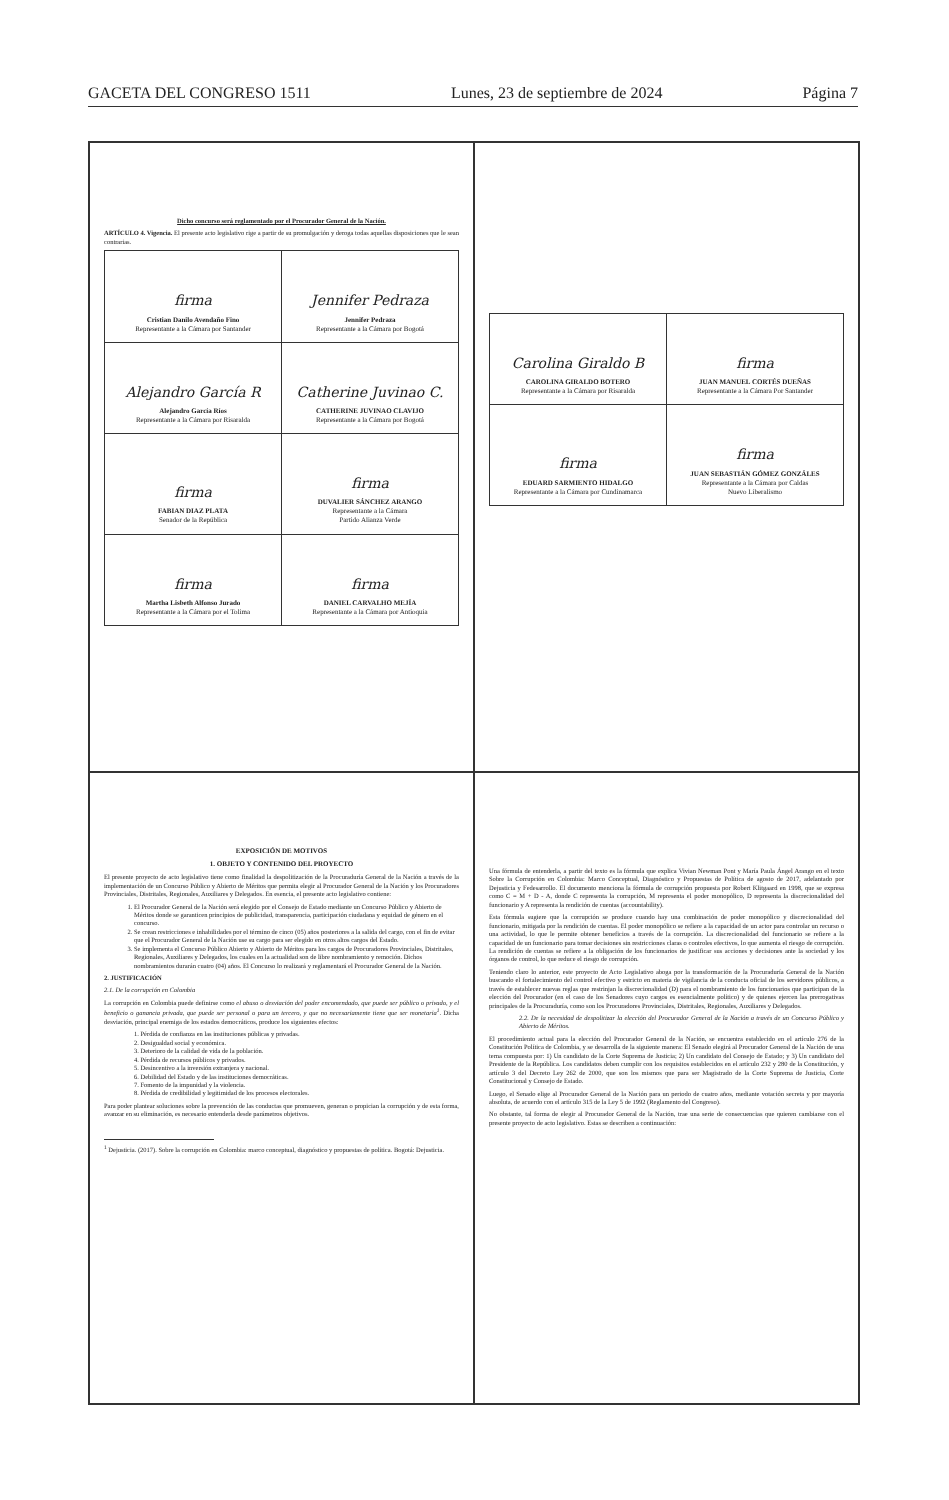GACETA DEL CONGRESO 1511 Lunes, 23 de septiembre de 2024 Página 7
Dicho concurso será reglamentado por el Procurador General de la Nación.
ARTÍCULO 4. Vigencia. El presente acto legislativo rige a partir de su promulgación y deroga todas aquellas disposiciones que le sean contrarias.
| firma Cristian Danilo Avendaño Fino Representante a la Cámara por Santander | Jennifer Pedraza Jennifer Pedraza Representante a la Cámara por Bogotá |
| Alejandro García R Alejandro García Ríos Representante a la Cámara por Risaralda | Catherine Juvinao C. CATHERINE JUVINAO CLAVIJO Representante a la Cámara por Bogotá |
| firma FABIAN DIAZ PLATA Senador de la República | firma DUVALIER SÁNCHEZ ARANGO Representante a la Cámara Partido Alianza Verde |
| firma Martha Lisbeth Alfonso Jurado Representante a la Cámara por el Tolima | firma DANIEL CARVALHO MEJÍA Representante a la Cámara por Antioquia |
| Carolina Giraldo B CAROLINA GIRALDO BOTERO Representante a la Cámara por Risaralda | firma JUAN MANUEL CORTÉS DUEÑAS Representante a la Cámara Por Santander |
| firma EDUARD SARMIENTO HIDALGO Representante a la Cámara por Cundinamarca | firma JUAN SEBASTIÁN GÓMEZ GONZÁLES Representante a la Cámara por Caldas Nuevo Liberalismo |
EXPOSICIÓN DE MOTIVOS
1. OBJETO Y CONTENIDO DEL PROYECTO
El presente proyecto de acto legislativo tiene como finalidad la despolitización de la Procuraduría General de la Nación a través de la implementación de un Concurso Público y Abierto de Méritos que permita elegir al Procurador General de la Nación y los Procuradores Provinciales, Distritales, Regionales, Auxiliares y Delegados. En esencia, el presente acto legislativo contiene:
1. El Procurador General de la Nación será elegido por el Consejo de Estado mediante un Concurso Público y Abierto de Méritos donde se garanticen principios de publicidad, transparencia, participación ciudadana y equidad de género en el concurso.
2. Se crean restricciones e inhabilidades por el término de cinco (05) años posteriores a la salida del cargo, con el fin de evitar que el Procurador General de la Nación use su cargo para ser elegido en otros altos cargos del Estado.
3. Se implementa el Concurso Público Abierto y Abierto de Méritos para los cargos de Procuradores Provinciales, Distritales, Regionales, Auxiliares y Delegados, los cuales en la actualidad son de libre nombramiento y remoción. Dichos nombramientos durarán cuatro (04) años. El Concurso lo realizará y reglamentará el Procurador General de la Nación.
2. JUSTIFICACIÓN
2.1. De la corrupción en Colombia
La corrupción en Colombia puede definirse como el abuso o desviación del poder encomendado, que puede ser público o privado, y el beneficio o ganancia privada, que puede ser personal o para un tercero, y que no necesariamente tiene que ser monetaria<sup>1</sup>. Dicha desviación, principal enemiga de los estados democráticos, produce los siguientes efectos:
1. Pérdida de confianza en las instituciones públicas y privadas.
2. Desigualdad social y económica.
3. Deterioro de la calidad de vida de la población.
4. Pérdida de recursos públicos y privados.
5. Desincentivo a la inversión extranjera y nacional.
6. Debilidad del Estado y de las instituciones democráticas.
7. Fomento de la impunidad y la violencia.
8. Pérdida de credibilidad y legitimidad de los procesos electorales.
Para poder plantear soluciones sobre la prevención de las conductas que promueven, generan o propician la corrupción y de esta forma, avanzar en su eliminación, es necesario entenderla desde parámetros objetivos.
<sup>1</sup> Dejusticia. (2017). Sobre la corrupción en Colombia: marco conceptual, diagnóstico y propuestas de política. Bogotá: Dejusticia.
Una fórmula de entenderla, a partir del texto es la fórmula que explica Vivian Newman Pont y María Paula Ángel Arango en el texto Sobre la Corrupción en Colombia: Marco Conceptual, Diagnóstico y Propuestas de Política de agosto de 2017, adelantado por Dejusticia y Fedesarrollo. El documento menciona la fórmula de corrupción propuesta por Robert Klitgaard en 1998, que se expresa como C = M + D - A, donde C representa la corrupción, M representa el poder monopólico, D representa la discrecionalidad del funcionario y A representa la rendición de cuentas (accountability).
Esta fórmula sugiere que la corrupción se produce cuando hay una combinación de poder monopólico y discrecionalidad del funcionario, mitigada por la rendición de cuentas. El poder monopólico se refiere a la capacidad de un actor para controlar un recurso o una actividad, lo que le permite obtener beneficios a través de la corrupción. La discrecionalidad del funcionario se refiere a la capacidad de un funcionario para tomar decisiones sin restricciones claras o controles efectivos, lo que aumenta el riesgo de corrupción. La rendición de cuentas se refiere a la obligación de los funcionarios de justificar sus acciones y decisiones ante la sociedad y los órganos de control, lo que reduce el riesgo de corrupción.
Teniendo claro lo anterior, este proyecto de Acto Legislativo aboga por la transformación de la Procuraduría General de la Nación buscando el fortalecimiento del control efectivo y estricto en materia de vigilancia de la conducta oficial de los servidores públicos, a través de establecer nuevas reglas que restrinjan la discrecionalidad (D) para el nombramiento de los funcionarios que participan de la elección del Procurador (en el caso de los Senadores cuyo cargos es esencialmente político) y de quienes ejercen las prerrogativas principales de la Procuraduría, como son los Procuradores Provinciales, Distritales, Regionales, Auxiliares y Delegados.
2.2. De la necesidad de despolitizar la elección del Procurador General de la Nación a través de un Concurso Público y Abierto de Méritos.
El procedimiento actual para la elección del Procurador General de la Nación, se encuentra establecido en el artículo 276 de la Constitución Política de Colombia, y se desarrolla de la siguiente manera: El Senado elegirá al Procurador General de la Nación de una terna compuesta por: 1) Un candidato de la Corte Suprema de Justicia; 2) Un candidato del Consejo de Estado; y 3) Un candidato del Presidente de la República. Los candidatos deben cumplir con los requisitos establecidos en el artículo 232 y 280 de la Constitución, y artículo 3 del Decreto Ley 262 de 2000, que son los mismos que para ser Magistrado de la Corte Suprema de Justicia, Corte Constitucional y Consejo de Estado.
Luego, el Senado elige al Procurador General de la Nación para un periodo de cuatro años, mediante votación secreta y por mayoría absoluta, de acuerdo con el artículo 315 de la Ley 5 de 1992 (Reglamento del Congreso).
No obstante, tal forma de elegir al Procurador General de la Nación, trae una serie de consecuencias que quieren cambiarse con el presente proyecto de acto legislativo. Estas se describen a continuación: